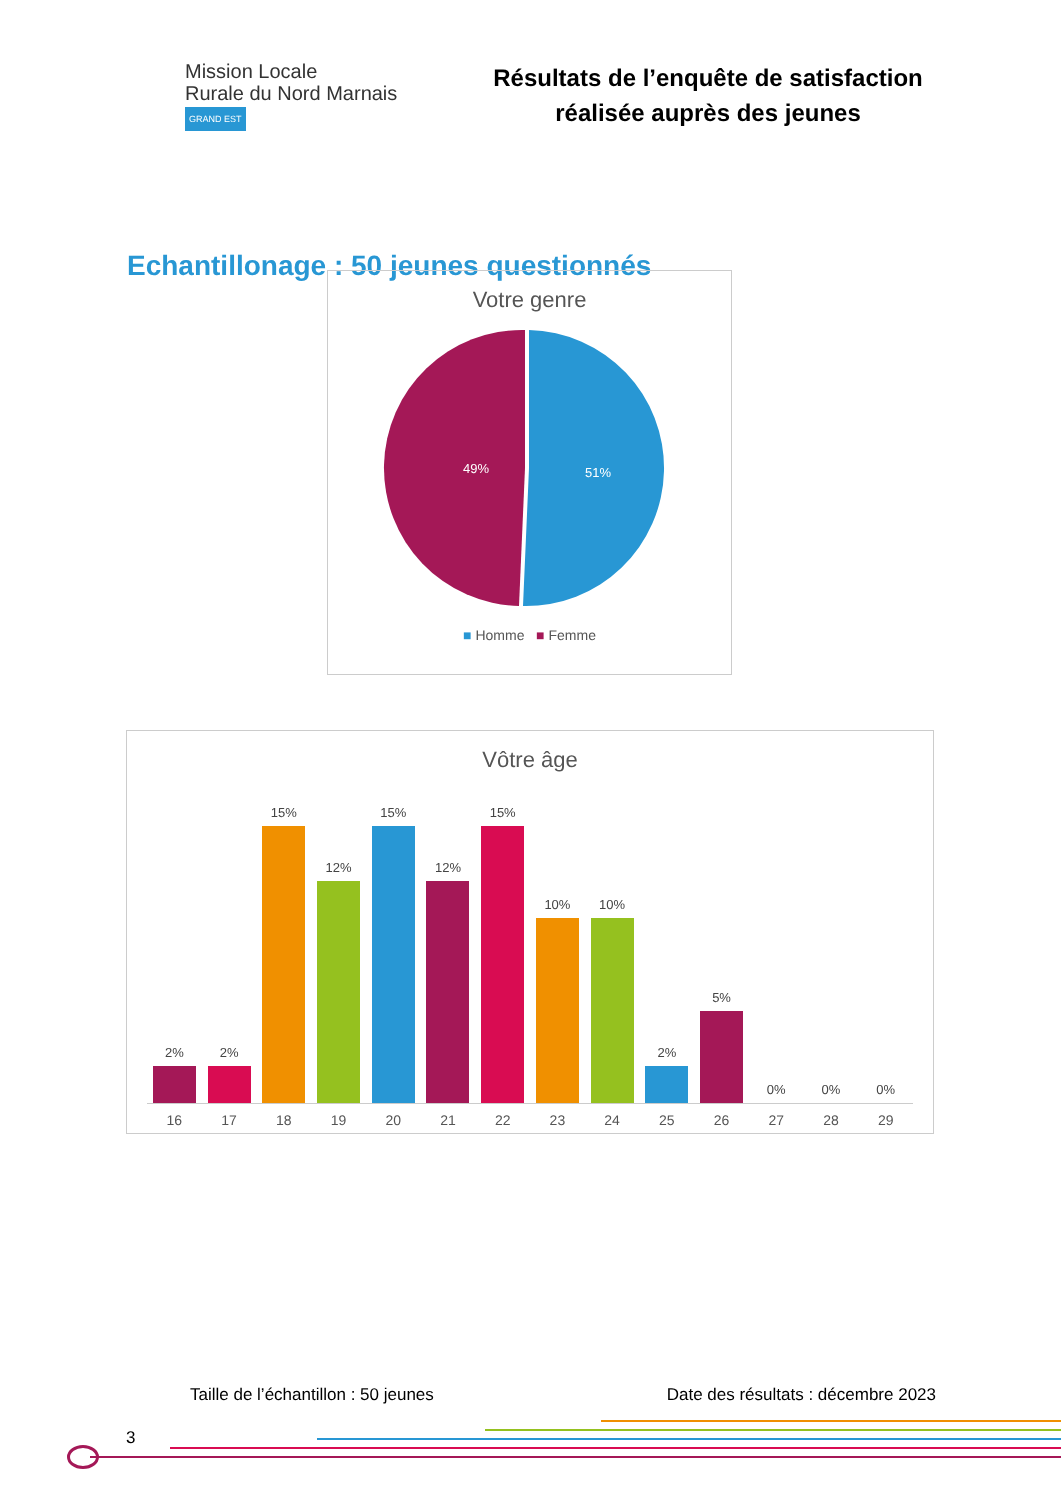Mission Locale
Rurale du Nord Marnais
GRAND EST
Résultats de l’enquête de satisfaction
réalisée auprès des jeunes
Echantillonage : 50 jeunes questionnés
Votre genre
49%
51%
■ Homme ■ Femme
Vôtre âge
2%
2%
15%
12%
15%
12%
15%
10%
10%
2%
5%
0%
0%
0%
16 17 18 19 20 21 22 23 24 25 26 27 28 29
Taille de l’échantillon : 50 jeunes Date des résultats : décembre 2023
3